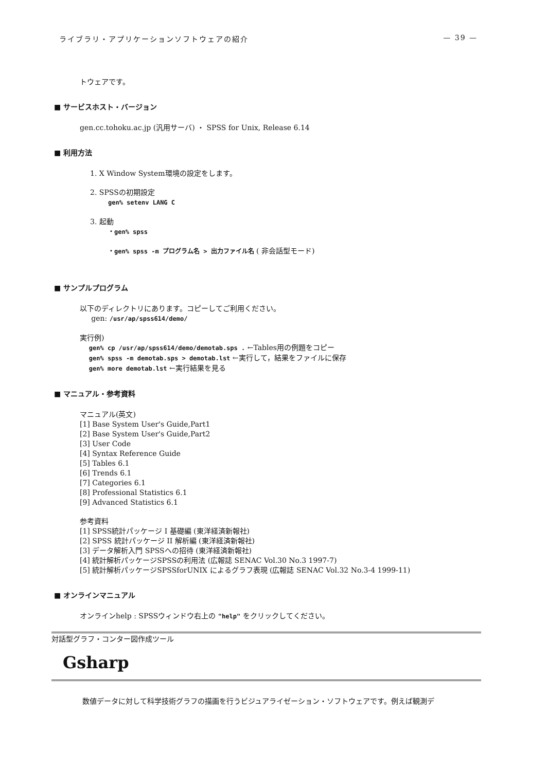ライブラリ・アプリケーションソフトウェアの紹介 — 39 —
トウェアです。
■ サービスホスト・バージョン
gen.cc.tohoku.ac.jp (汎用サーバ) ・ SPSS for Unix, Release 6.14
■ 利用方法
1. X Window System環境の設定をします。
2. SPSSの初期設定
gen% setenv LANG C
3. 起動
・gen% spss
・gen% spss -m プログラム名 > 出力ファイル名 ( 非会話型モード)
■ サンプルプログラム
以下のディレクトリにあります。コピーしてご利用ください。
gen: /usr/ap/spss614/demo/
実行例)
gen% cp /usr/ap/spss614/demo/demotab.sps . ←Tables用の例題をコピー
gen% spss -m demotab.sps > demotab.lst ←実行して，結果をファイルに保存
gen% more demotab.lst ←実行結果を見る
■ マニュアル・参考資料
マニュアル(英文)
[1] Base System User's Guide,Part1
[2] Base System User's Guide,Part2
[3] User Code
[4] Syntax Reference Guide
[5] Tables 6.1
[6] Trends 6.1
[7] Categories 6.1
[8] Professional Statistics 6.1
[9] Advanced Statistics 6.1
参考資料
[1] SPSS統計パッケージ I 基礎編 (東洋経済新報社)
[2] SPSS 統計パッケージ II 解析編 (東洋経済新報社)
[3] データ解析入門 SPSSへの招待 (東洋経済新報社)
[4] 統計解析パッケージSPSSの利用法 (広報誌 SENAC Vol.30 No.3 1997-7)
[5] 統計解析パッケージSPSSforUNIX によるグラフ表現 (広報誌 SENAC Vol.32 No.3-4 1999-11)
■ オンラインマニュアル
オンラインhelp : SPSSウィンドウ右上の "help" をクリックしてください。
対話型グラフ・コンター図作成ツール
Gsharp
数値データに対して科学技術グラフの描画を行うビジュアライゼーション・ソフトウェアです。例えば観測デ